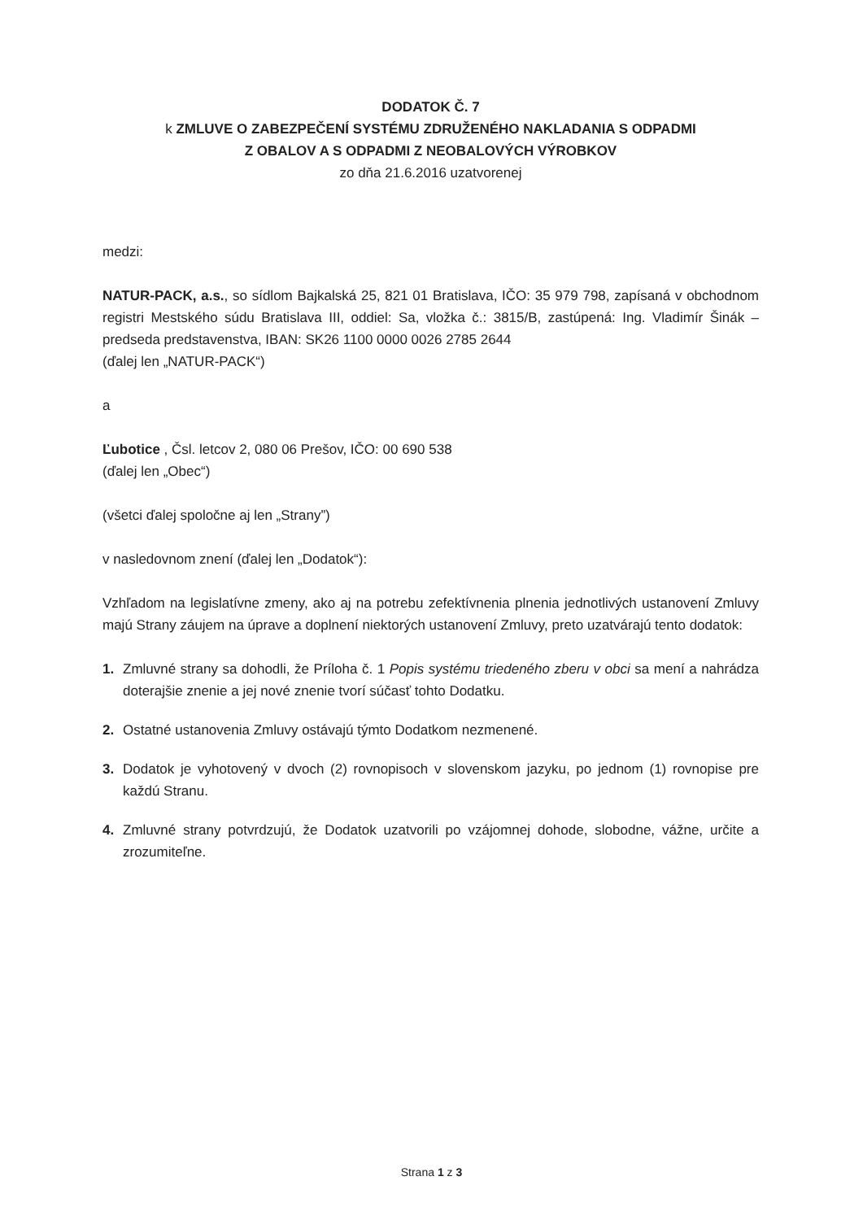DODATOK Č. 7
k ZMLUVE O ZABEZPEČENÍ SYSTÉMU ZDRUŽENÉHO NAKLADANIA S ODPADMI
Z OBALOV A S ODPADMI Z NEOBALOVÝCH VÝROBKOV
zo dňa 21.6.2016 uzatvorenej
medzi:
NATUR-PACK, a.s., so sídlom Bajkalská 25, 821 01 Bratislava, IČO: 35 979 798, zapísaná v obchodnom registri Mestského súdu Bratislava III, oddiel: Sa, vložka č.: 3815/B, zastúpená: Ing. Vladimír Šinák – predseda predstavenstva, IBAN: SK26 1100 0000 0026 2785 2644
(ďalej len „NATUR-PACK“)
a
Ľubotice , Čsl. letcov 2, 080 06 Prešov, IČO: 00 690 538
(ďalej len „Obec“)
(všetci ďalej spoločne aj len „Strany”)
v nasledovnom znení (ďalej len „Dodatok“):
Vzhľadom na legislatívne zmeny, ako aj na potrebu zefektívnenia plnenia jednotlivých ustanovení Zmluvy majú Strany záujem na úprave a doplnení niektorých ustanovení Zmluvy, preto uzatvárajú tento dodatok:
1. Zmluvné strany sa dohodli, že Príloha č. 1 Popis systému triedeného zberu v obci sa mení a nahrádza doterajšie znenie a jej nové znenie tvorí súčasť tohto Dodatku.
2. Ostatné ustanovenia Zmluvy ostávajú týmto Dodatkom nezmenené.
3. Dodatok je vyhotovený v dvoch (2) rovnopisoch v slovenskom jazyku, po jednom (1) rovnopise pre každú Stranu.
4. Zmluvné strany potvrdzujú, že Dodatok uzatvorili po vzájomnej dohode, slobodne, vážne, určite a zrozumiteľne.
Strana 1 z 3